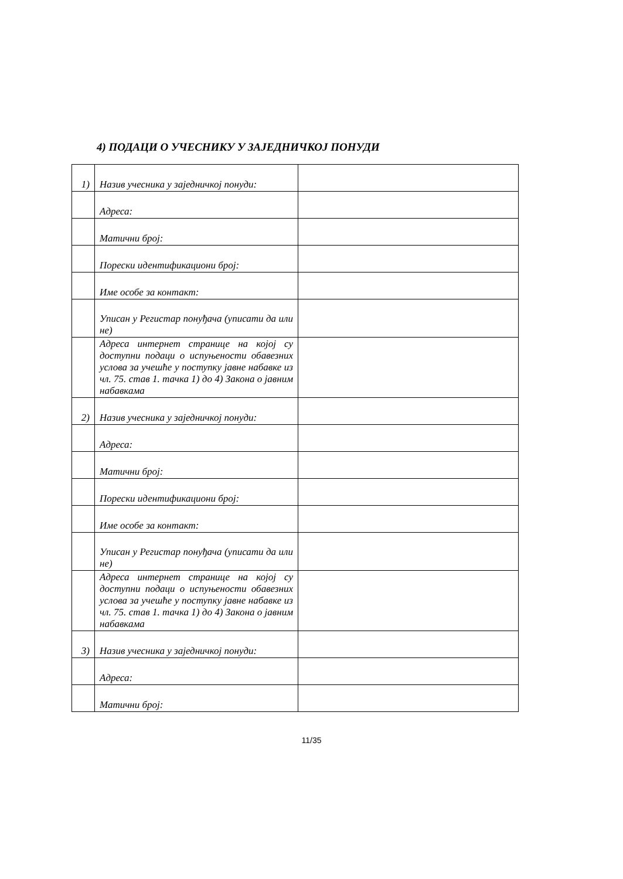4) ПОДАЦИ О УЧЕСНИКУ У ЗАЈЕДНИЧКОЈ ПОНУДИ
| 1) | Назив учесника у заједничкој понуди: | |
| | Адреса: | |
| | Матични број: | |
| | Порески идентификациони број: | |
| | Име особе за контакт: | |
| | Уписан у Регистар понуђача (уписати да или не) | |
| | Адреса интернет странице на којој су доступни подаци о испуњености обавезних услова за учешће у поступку јавне набавке из чл. 75. став 1. тачка 1) до 4) Закона о јавним набавкама | |
| 2) | Назив учесника у заједничкој понуди: | |
| | Адреса: | |
| | Матични број: | |
| | Порески идентификациони број: | |
| | Име особе за контакт: | |
| | Уписан у Регистар понуђача (уписати да или не) | |
| | Адреса интернет странице на којој су доступни подаци о испуњености обавезних услова за учешће у поступку јавне набавке из чл. 75. став 1. тачка 1) до 4) Закона о јавним набавкама | |
| 3) | Назив учесника у заједничкој понуди: | |
| | Адреса: | |
| | Матични број: | |
11/35